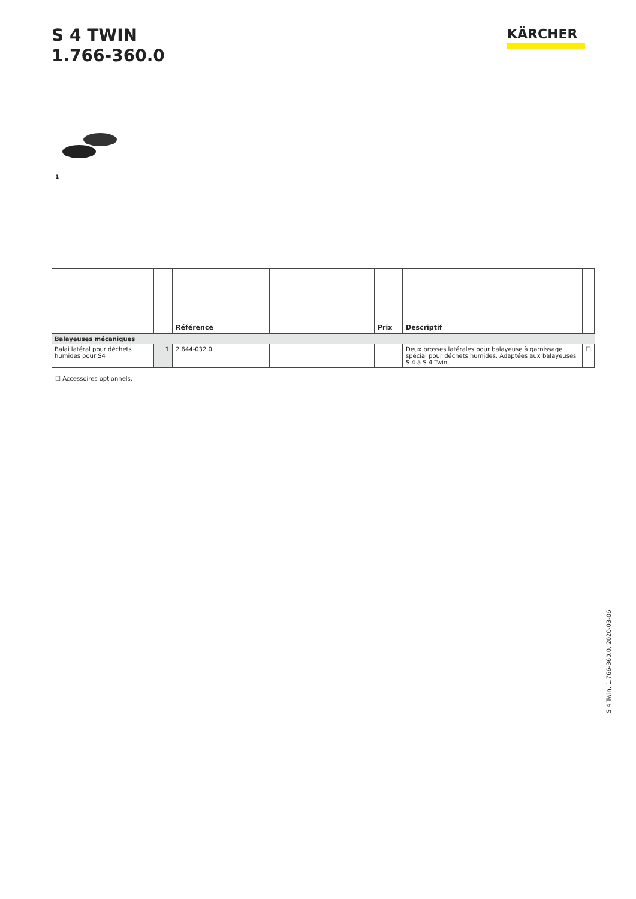S 4 TWIN
1.766-360.0
KÄRCHER
1
| | | Référence | | | | | Prix | Descriptif | |
| --- | --- | --- | --- | --- | --- | --- | --- | --- | --- |
| Balayeuses mécaniques | | | | | | | | | |
| Balai latéral pour déchets humides pour S4 | 1 | 2.644-032.0 | | | | | | Deux brosses latérales pour balayeuse à garnissage spécial pour déchets humides. Adaptées aux balayeuses S 4 à S 4 Twin. | ☐ |
☐ Accessoires optionnels.
S 4 Twin, 1.766-360.0, 2020-03-06